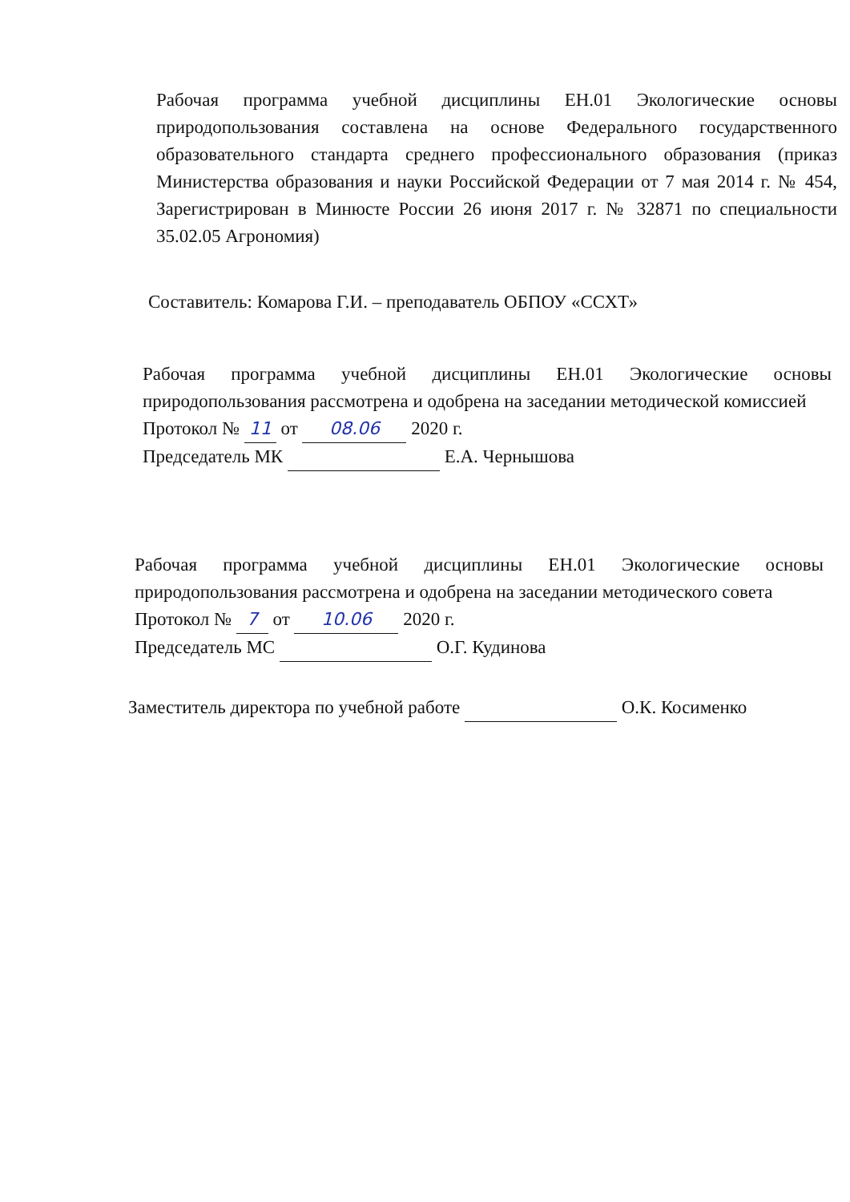Рабочая программа учебной дисциплины ЕН.01 Экологические основы природопользования составлена на основе Федерального государственного образовательного стандарта среднего профессионального образования (приказ Министерства образования и науки Российской Федерации от 7 мая 2014 г. № 454, Зарегистрирован в Минюсте России 26 июня 2017 г. № 32871 по специальности 35.02.05 Агрономия)
Составитель: Комарова Г.И. – преподаватель ОБПОУ «ССХТ»
Рабочая программа учебной дисциплины ЕН.01 Экологические основы природопользования рассмотрена и одобрена на заседании методической комиссией
Протокол № 11 от 08.06 2020 г.
Председатель МК Е.А. Чернышова
Рабочая программа учебной дисциплины ЕН.01 Экологические основы природопользования рассмотрена и одобрена на заседании методического совета
Протокол № 7 от 10.06 2020 г.
Председатель МС О.Г. Кудинова
Заместитель директора по учебной работе О.К. Косименко